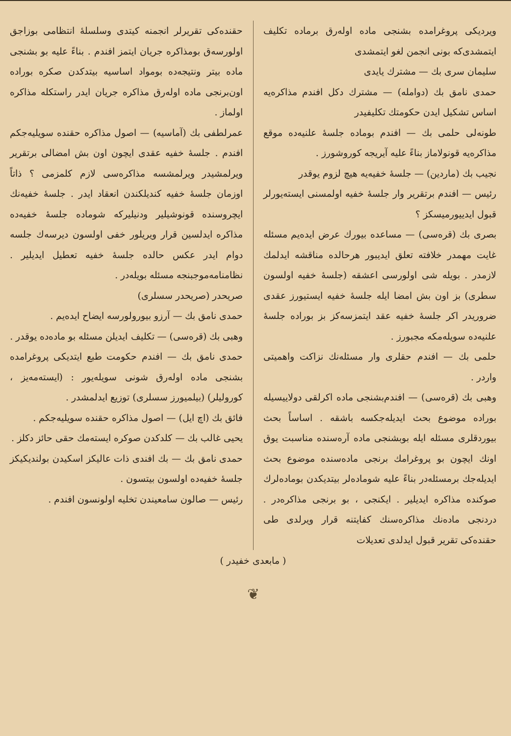ویردیکی پروغرامده بشنجی ماده اوله‌رق برماده تکلیف ایتمشدی‌که بونی انجمن لغو ایتمشدی
سلیمان سری بك — مشترك یایدی
حمدی نامق بك (دوامله) — مشترك دكل افندم مذاکره‌یه اساس تشکیل ایدن حکومتك تکلیفیدر
طونه‌لی حلمی بك — افندم بوماده جلسهٔ علنیه‌ده موقع مذاکره‌یه قونولاماز بناءً علیه آیریجه کوروشورز .
نجیب بك (ماردین) — جلسهٔ خفیه‌یه هیچ لزوم یوقدر
رئیس — افندم برتقریر وار جلسهٔ خفیه اولمسنی ایسته‌یورلر قبول ایدییورمیسکز ؟
بصری بك (قره‌سی) — مساعده بیورك عرض ایده‌یم مسئله غایت مهمدر خلافته تعلق ایدیبور هرحالده مناقشه ایدلمك لازمدر . بویله شی اولورسی اعشقه (جلسهٔ خفیه اولسون سطری) بز اون بش امضا ایله جلسهٔ خفیه ایستیورز عقدی ضروریدر اکر جلسهٔ خفیه عقد ایتمزسه‌کز بز بوراده جلسهٔ علنیه‌ده سویله‌مکه مجبورز .
حلمی بك — افندم حقلری وار مسئله‌نك نزاکت واهمیتی واردر .
وهبی بك (قره‌سی) — افندم‌بشنجی ماده اکرلقی دولاییسیله بوراده موضوع بحث ایدیله‌جکسه باشقه . اساساً بحث بیوردقلری مسئله ایله بوبشنجی ماده آره‌سنده مناسبت یوق اونك ایچون بو پروغرامك برنجی ماده‌سنده موضوع بحث ایدیله‌جك برمسئله‌در بناءً علیه شوماده‌لر بیتدیکدن بوماده‌لرك صوکنده مذاکره ایدیلیر . ایکنجی ، بو برنجی مذاکره‌در . دردنجی ماده‌نك مذاکره‌سنك کفایتنه قرار ویرلدی طی حقنده‌کی تقریر قبول ایدلدی تعدیلات
حقنده‌کی تقریرلر انجمنه کیتدی وسلسلهٔ انتظامی بوزاجق اولورسه‌ق بومذاکره جریان ایتمز افندم . بناءً علیه بو بشنجی ماده بیتر ونتیجه‌ده بومواد اساسیه بیتدکدن صکره بوراده اون‌برنجی ماده اوله‌رق مذاکره جریان ایدر راستکله مذاکره اولماز .
عمرلطفی بك (آماسیه) — اصول مذاکره حقنده سویلیه‌جکم افندم . جلسهٔ خفیه عقدی ایچون اون بش امضالی برتقریر ویرلمشیدر ویرلمشسه مذاکره‌سی لازم کلمزمی ؟ ذاتاً اوزمان جلسهٔ خفیه کندیلکندن انعقاد ایدر . جلسهٔ خفیه‌نك ایچروسنده قونوشیلیر ودنیلیرکه شوماده جلسهٔ خفیه‌ده مذاکره ایدلسین قرار ویریلور خفی اولسون دیرسه‌ك جلسه دوام ایدر عکس حالده جلسهٔ خفیه تعطیل ایدیلیر . نظامنامه‌موجبنجه مسئله بویله‌در .
صریحدر (صریحدر سسلری)
حمدی نامق بك — آرزو بیورولورسه ایضاح ایده‌یم .
وهبی بك (قره‌سی) — تکلیف ایدیلن مسئله بو ماده‌ده یوقدر .
حمدی نامق بك — افندم حکومت طبع ایتدیکی پروغرامده بشنجی ماده اوله‌رق شونی سویله‌یور : (ایسته‌مه‌یز ، کورولیلر) (بیلمیورز سسلری) توزیع ایدلمشدر .
فائق بك (اچ ایل) — اصول مذاکره حقنده سویلیه‌جکم .
یحیی غالب بك — کلدکدن صوکره ایسته‌مك حقی حائز دکلز .
حمدی نامق بك — بك افندی ذات عالیکز اسکیدن بولندیکیکز جلسهٔ خفیه‌ده اولسون بیتسون .
رئیس — صالون سامعیندن تخلیه اولونسون افندم .
( مابعدی خفیدر )
❦